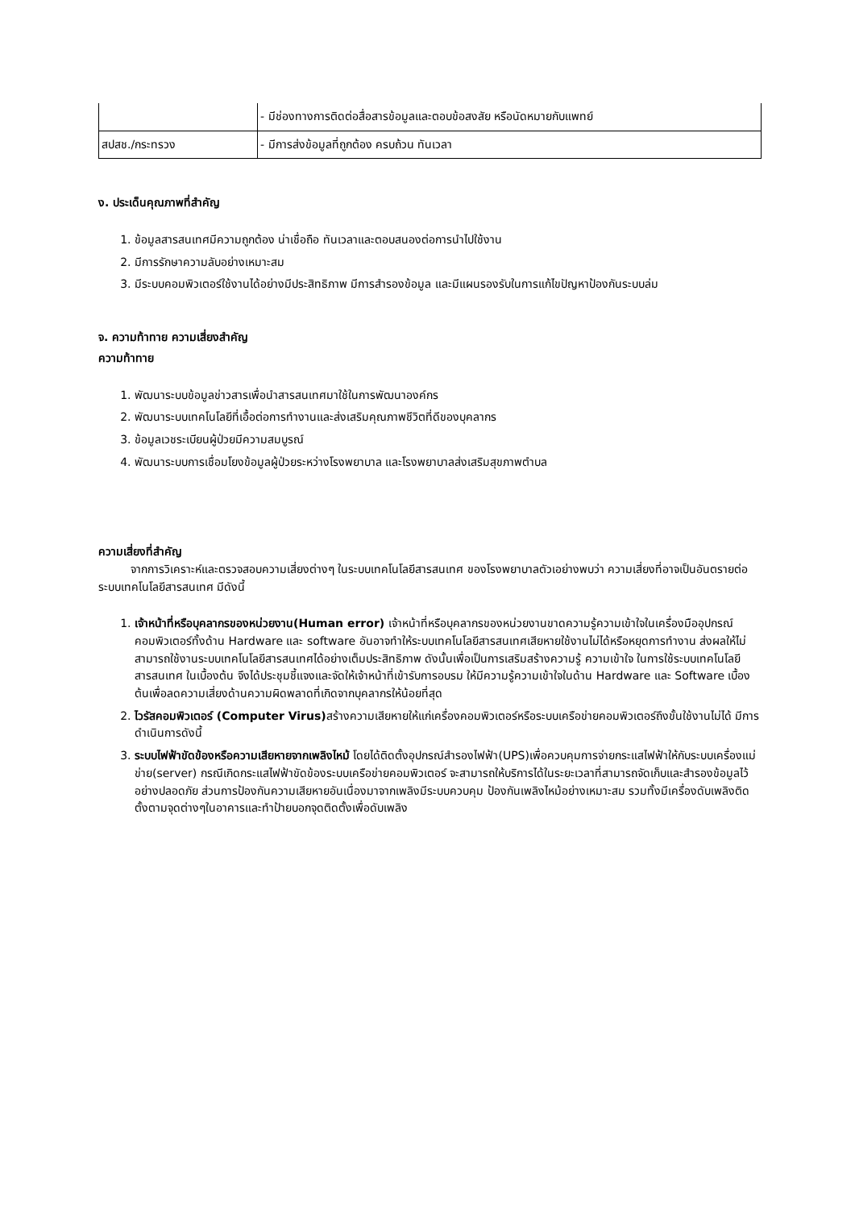| | - มีช่องทางการติดต่อสื่อสารข้อมูลและตอบข้อสงสัย หรือนัดหมายกับแพทย์ |
| สปสช./กระทรวง | - มีการส่งข้อมูลที่ถูกต้อง ครบถ้วน ทันเวลา |
ง. ประเด็นคุณภาพที่สำคัญ
1. ข้อมูลสารสนเทศมีความถูกต้อง น่าเชื่อถือ ทันเวลาและตอบสนองต่อการนำไปใช้งาน
2. มีการรักษาความลับอย่างเหมาะสม
3. มีระบบคอมพิวเตอร์ใช้งานได้อย่างมีประสิทธิภาพ มีการสำรองข้อมูล และมีแผนรองรับในการแก้ไขปัญหาป้องกันระบบล่ม
จ. ความท้าทาย ความเสี่ยงสำคัญ
ความท้าทาย
1. พัฒนาระบบข้อมูลข่าวสารเพื่อนำสารสนเทศมาใช้ในการพัฒนาองค์กร
2. พัฒนาระบบเทคโนโลยีที่เอื้อต่อการทำงานและส่งเสริมคุณภาพชีวิตที่ดีของบุคลากร
3. ข้อมูลเวชระเบียนผู้ป่วยมีความสมบูรณ์
4. พัฒนาระบบการเชื่อมโยงข้อมูลผู้ป่วยระหว่างโรงพยาบาล และโรงพยาบาลส่งเสริมสุขภาพตำบล
ความเสี่ยงที่สำคัญ
จากการวิเคราะห์และตรวจสอบความเสี่ยงต่างๆ ในระบบเทคโนโลยีสารสนเทศ ของโรงพยาบาลตัวเอย่างพบว่า ความเสี่ยงที่อาจเป็นอันตรายต่อระบบเทคโนโลยีสารสนเทศ มีดังนี้
1. เจ้าหน้าที่หรือบุคลากรของหน่วยงาน(Human error) เจ้าหน้าที่หรือบุคลากรของหน่วยงานขาดความรู้ความเข้าใจในเครื่องมืออุปกรณ์คอมพิวเตอร์ทั้งด้าน Hardware และ software อันอาจทำให้ระบบเทคโนโลยีสารสนเทศเสียหายใช้งานไม่ได้หรือหยุดการทำงาน ส่งผลให้ไม่สามารถใช้งานระบบเทคโนโลยีสารสนเทศได้อย่างเต็มประสิทธิภาพ ดังนั้นเพื่อเป็นการเสริมสร้างความรู้ ความเข้าใจ ในการใช้ระบบเทคโนโลยีสารสนเทศ ในเบื้องต้น จึงได้ประชุมชี้แจงและจัดให้เจ้าหน้าที่เข้ารับการอบรม ให้มีความรู้ความเข้าใจในด้าน Hardware และ Software เบื้องต้นเพื่อลดความเสี่ยงด้านความผิดพลาดที่เกิดจากบุคลากรให้น้อยที่สุด
2. ไวรัสคอมพิวเตอร์ (Computer Virus) สร้างความเสียหายให้แก่เครื่องคอมพิวเตอร์หรือระบบเครือข่ายคอมพิวเตอร์ถึงขั้นใช้งานไม่ได้ มีการดำเนินการดังนี้
3. ระบบไฟฟ้าขัดข้องหรือความเสียหายจากเพลิงไหม้ โดยได้ติดตั้งอุปกรณ์สำรองไฟฟ้า(UPS)เพื่อควบคุมการจ่ายกระแสไฟฟ้าให้กับระบบเครื่องแม่ข่าย(server) กรณีเกิดกระแสไฟฟ้าขัดข้องระบบเครือข่ายคอมพิวเตอร์ จะสามารถให้บริการได้ในระยะเวลาที่สามารถจัดเก็บและสำรองข้อมูลไว้อย่างปลอดภัย ส่วนการป้องกันความเสียหายอันเนื่องมาจากเพลิงมีระบบควบคุม ป้องกันเพลิงไหม้อย่างเหมาะสม รวมทั้งมีเครื่องดับเพลิงติดตั้งตามจุดต่างๆในอาคารและทำป้ายบอกจุดติดตั้งเพื่อดับเพลิง